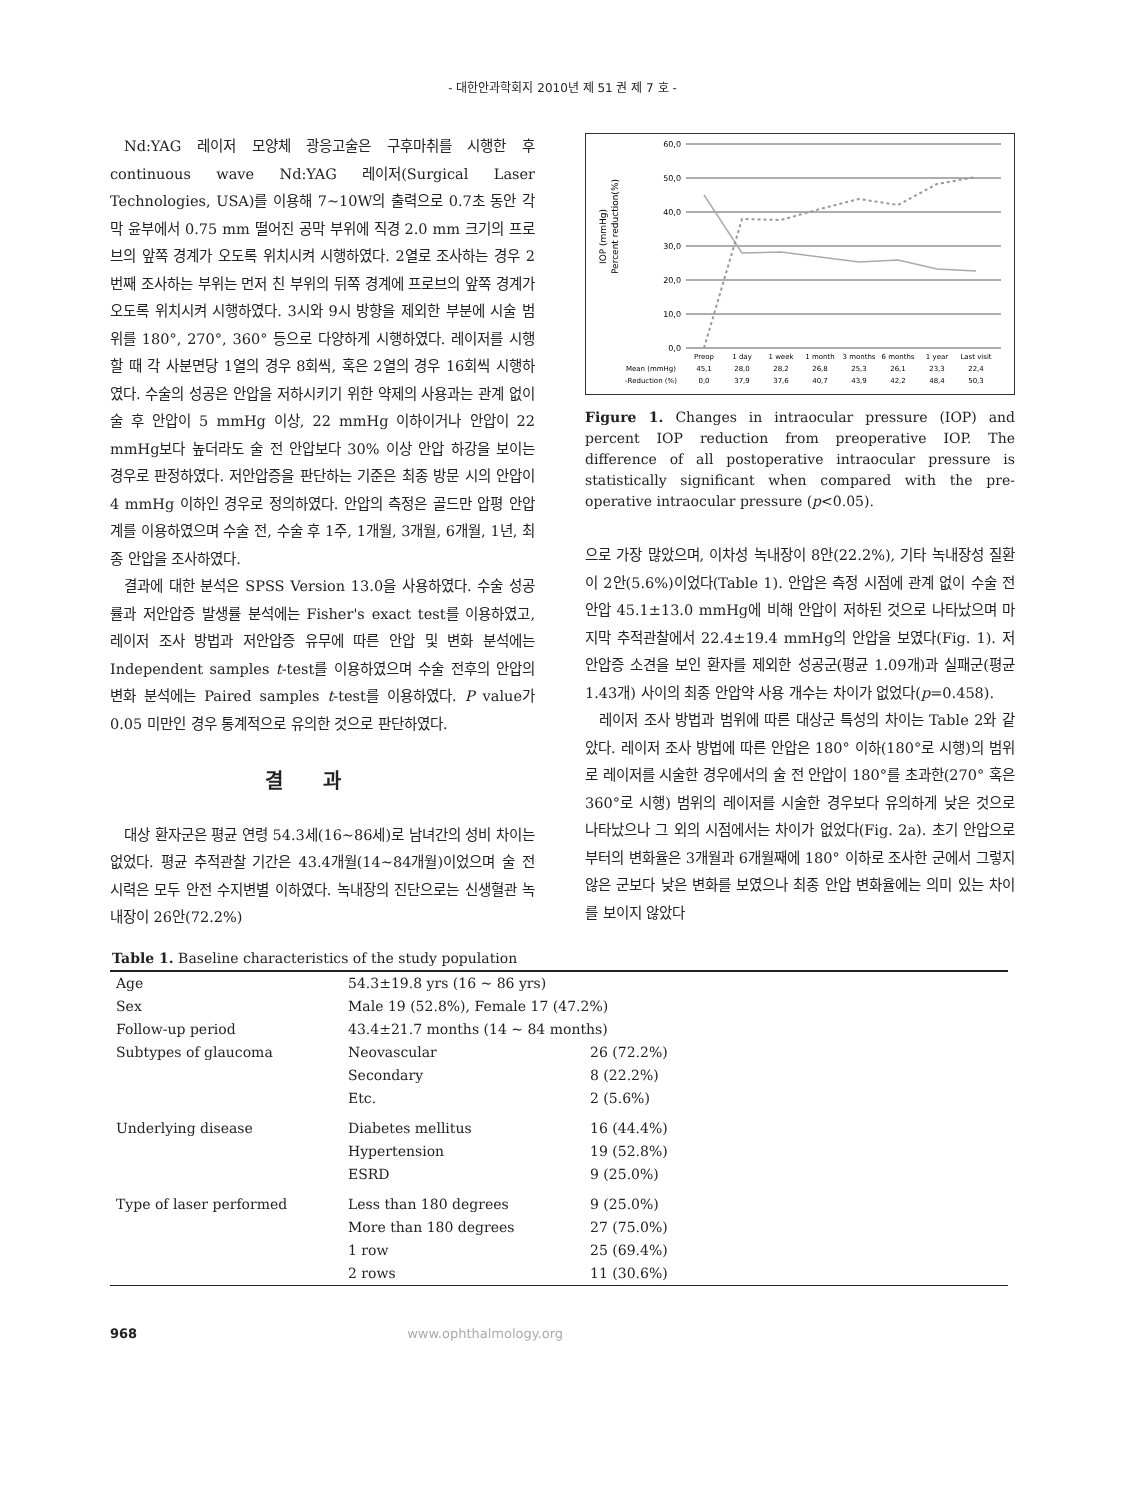- 대한안과학회지 2010년 제 51 권 제 7 호 -
Nd:YAG 레이저 모양체 광응고술은 구후마취를 시행한 후 continuous wave Nd:YAG 레이저(Surgical Laser Technologies, USA)를 이용해 7~10W의 출력으로 0.7초 동안 각막 윤부에서 0.75 mm 떨어진 공막 부위에 직경 2.0 mm 크기의 프로브의 앞쪽 경계가 오도록 위치시켜 시행하였다. 2열로 조사하는 경우 2번째 조사하는 부위는 먼저 친 부위의 뒤쪽 경계에 프로브의 앞쪽 경계가 오도록 위치시켜 시행하였다. 3시와 9시 방향을 제외한 부분에 시술 범위를 180°, 270°, 360° 등으로 다양하게 시행하였다. 레이저를 시행할 때 각 사분면당 1열의 경우 8회씩, 혹은 2열의 경우 16회씩 시행하였다. 수술의 성공은 안압을 저하시키기 위한 약제의 사용과는 관계 없이 술 후 안압이 5 mmHg 이상, 22 mmHg 이하이거나 안압이 22 mmHg보다 높더라도 술 전 안압보다 30% 이상 안압 하강을 보이는 경우로 판정하였다. 저안압증을 판단하는 기준은 최종 방문 시의 안압이 4 mmHg 이하인 경우로 정의하였다. 안압의 측정은 골드만 압평 안압계를 이용하였으며 수술 전, 수술 후 1주, 1개월, 3개월, 6개월, 1년, 최종 안압을 조사하였다.
결과에 대한 분석은 SPSS Version 13.0을 사용하였다. 수술 성공률과 저안압증 발생률 분석에는 Fisher's exact test를 이용하였고, 레이저 조사 방법과 저안압증 유무에 따른 안압 및 변화 분석에는 Independent samples t-test를 이용하였으며 수술 전후의 안압의 변화 분석에는 Paired samples t-test를 이용하였다. P value가 0.05 미만인 경우 통계적으로 유의한 것으로 판단하였다.
결과
대상 환자군은 평균 연령 54.3세(16~86세)로 남녀간의 성비 차이는 없었다. 평균 추적관찰 기간은 43.4개월(14~84개월)이었으며 술 전 시력은 모두 안전 수지변별 이하였다. 녹내장의 진단으로는 신생혈관 녹내장이 26안(72.2%)
IOP (mmHg)
Percent reduction(%)
60,0
50,0
40,0
30,0
20,0
10,0
0,0
Preop
1 day
1 week
1 month
3 months
6 months
1 year
Last visit
Mean (mmHg)
45,1
28,0
28,2
26,8
25,3
26,1
23,3
22,4
-Reduction (%)
0,0
37,9
37,6
40,7
43,9
42,2
48,4
50,3
Figure 1. Changes in intraocular pressure (IOP) and percent IOP reduction from preoperative IOP. The difference of all postoperative intraocular pressure is statistically significant when compared with the pre-operative intraocular pressure (p<0.05).
으로 가장 많았으며, 이차성 녹내장이 8안(22.2%), 기타 녹내장성 질환이 2안(5.6%)이었다(Table 1). 안압은 측정 시점에 관계 없이 수술 전 안압 45.1±13.0 mmHg에 비해 안압이 저하된 것으로 나타났으며 마지막 추적관찰에서 22.4±19.4 mmHg의 안압을 보였다(Fig. 1). 저안압증 소견을 보인 환자를 제외한 성공군(평균 1.09개)과 실패군(평균 1.43개) 사이의 최종 안압약 사용 개수는 차이가 없었다(p=0.458).
레이저 조사 방법과 범위에 따른 대상군 특성의 차이는 Table 2와 같았다. 레이저 조사 방법에 따른 안압은 180° 이하(180°로 시행)의 범위로 레이저를 시술한 경우에서의 술 전 안압이 180°를 초과한(270° 혹은 360°로 시행) 범위의 레이저를 시술한 경우보다 유의하게 낮은 것으로 나타났으나 그 외의 시점에서는 차이가 없었다(Fig. 2a). 초기 안압으로부터의 변화율은 3개월과 6개월째에 180° 이하로 조사한 군에서 그렇지 않은 군보다 낮은 변화를 보였으나 최종 안압 변화율에는 의미 있는 차이를 보이지 않았다
Table 1. Baseline characteristics of the study population
| Age | 54.3±19.8 yrs (16 ~ 86 yrs) | |
| Sex | Male 19 (52.8%), Female 17 (47.2%) | |
| Follow-up period | 43.4±21.7 months (14 ~ 84 months) | |
| Subtypes of glaucoma | Neovascular | 26 (72.2%) |
| | Secondary | 8 (22.2%) |
| | Etc. | 2 (5.6%) |
| Underlying disease | Diabetes mellitus | 16 (44.4%) |
| | Hypertension | 19 (52.8%) |
| | ESRD | 9 (25.0%) |
| Type of laser performed | Less than 180 degrees | 9 (25.0%) |
| | More than 180 degrees | 27 (75.0%) |
| | 1 row | 25 (69.4%) |
| | 2 rows | 11 (30.6%) |
968 www.ophthalmology.org